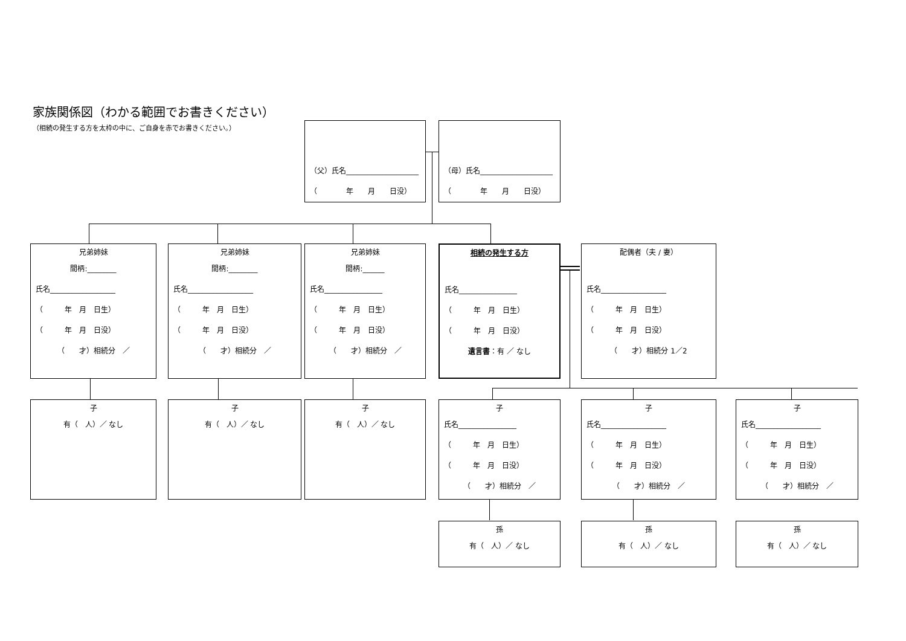家族関係図（わかる範囲でお書きください）
（相続の発生する方を太枠の中に、ご自身を赤でお書きください。）
（父）氏名____________________
（　　　　年　　月　　日没）
（母）氏名____________________
（　　　　年　　月　　日没）
兄弟姉妹
間柄:________
氏名__________________
（　　　年　月　日生）
（　　　年　月　日没）
（　　才）相続分　／
兄弟姉妹
間柄:________
氏名__________________
（　　　年　月　日生）
（　　　年　月　日没）
（　　才）相続分　／
兄弟姉妹
間柄:______
氏名________________
（　　　年　月　日生）
（　　　年　月　日没）
（　　才）相続分　／
相続の発生する方
氏名________________
（　　　年　月　日生）
（　　　年　月　日没）
遺言書：有 ／ なし
配偶者（夫 / 妻）
氏名__________________
（　　　年　月　日生）
（　　　年　月　日没）
（　　才）相続分 1／2
子
有（　人）／ なし
子
有（　人）／ なし
子
有（　人）／ なし
子
氏名________________
（　　　年　月　日生）
（　　　年　月　日没）
（　　才）相続分　／
子
氏名__________________
（　　　年　月　日生）
（　　　年　月　日没）
（　　才）相続分　／
子
氏名__________________
（　　　年　月　日生）
（　　　年　月　日没）
（　　才）相続分　／
孫
有（　人）／ なし
孫
有（　人）／ なし
孫
有（　人）／ なし